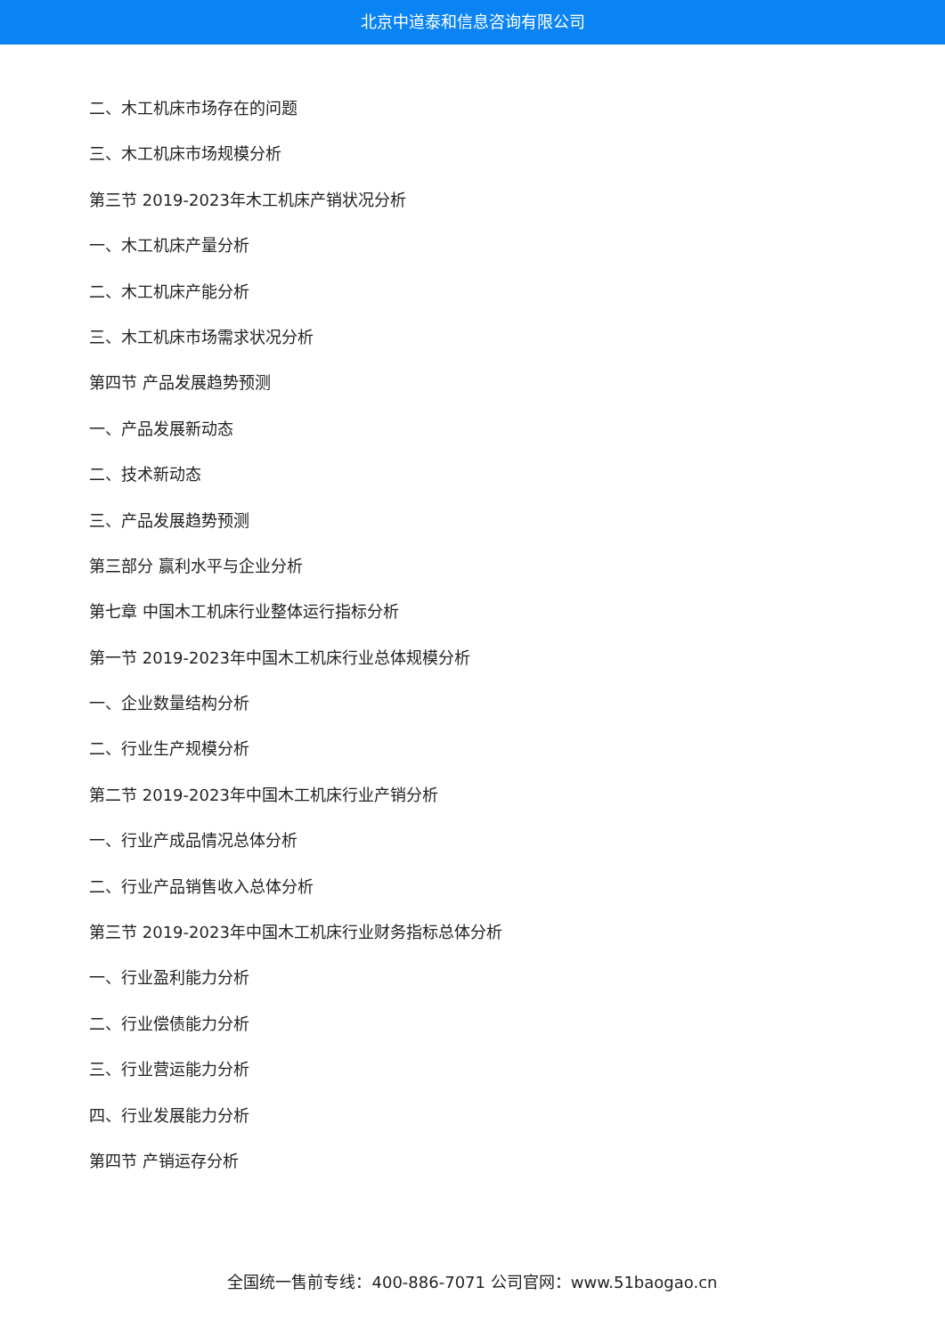北京中道泰和信息咨询有限公司
二、木工机床市场存在的问题
三、木工机床市场规模分析
第三节 2019-2023年木工机床产销状况分析
一、木工机床产量分析
二、木工机床产能分析
三、木工机床市场需求状况分析
第四节 产品发展趋势预测
一、产品发展新动态
二、技术新动态
三、产品发展趋势预测
第三部分 赢利水平与企业分析
第七章 中国木工机床行业整体运行指标分析
第一节 2019-2023年中国木工机床行业总体规模分析
一、企业数量结构分析
二、行业生产规模分析
第二节 2019-2023年中国木工机床行业产销分析
一、行业产成品情况总体分析
二、行业产品销售收入总体分析
第三节 2019-2023年中国木工机床行业财务指标总体分析
一、行业盈利能力分析
二、行业偿债能力分析
三、行业营运能力分析
四、行业发展能力分析
第四节 产销运存分析
全国统一售前专线：400-886-7071 公司官网：www.51baogao.cn